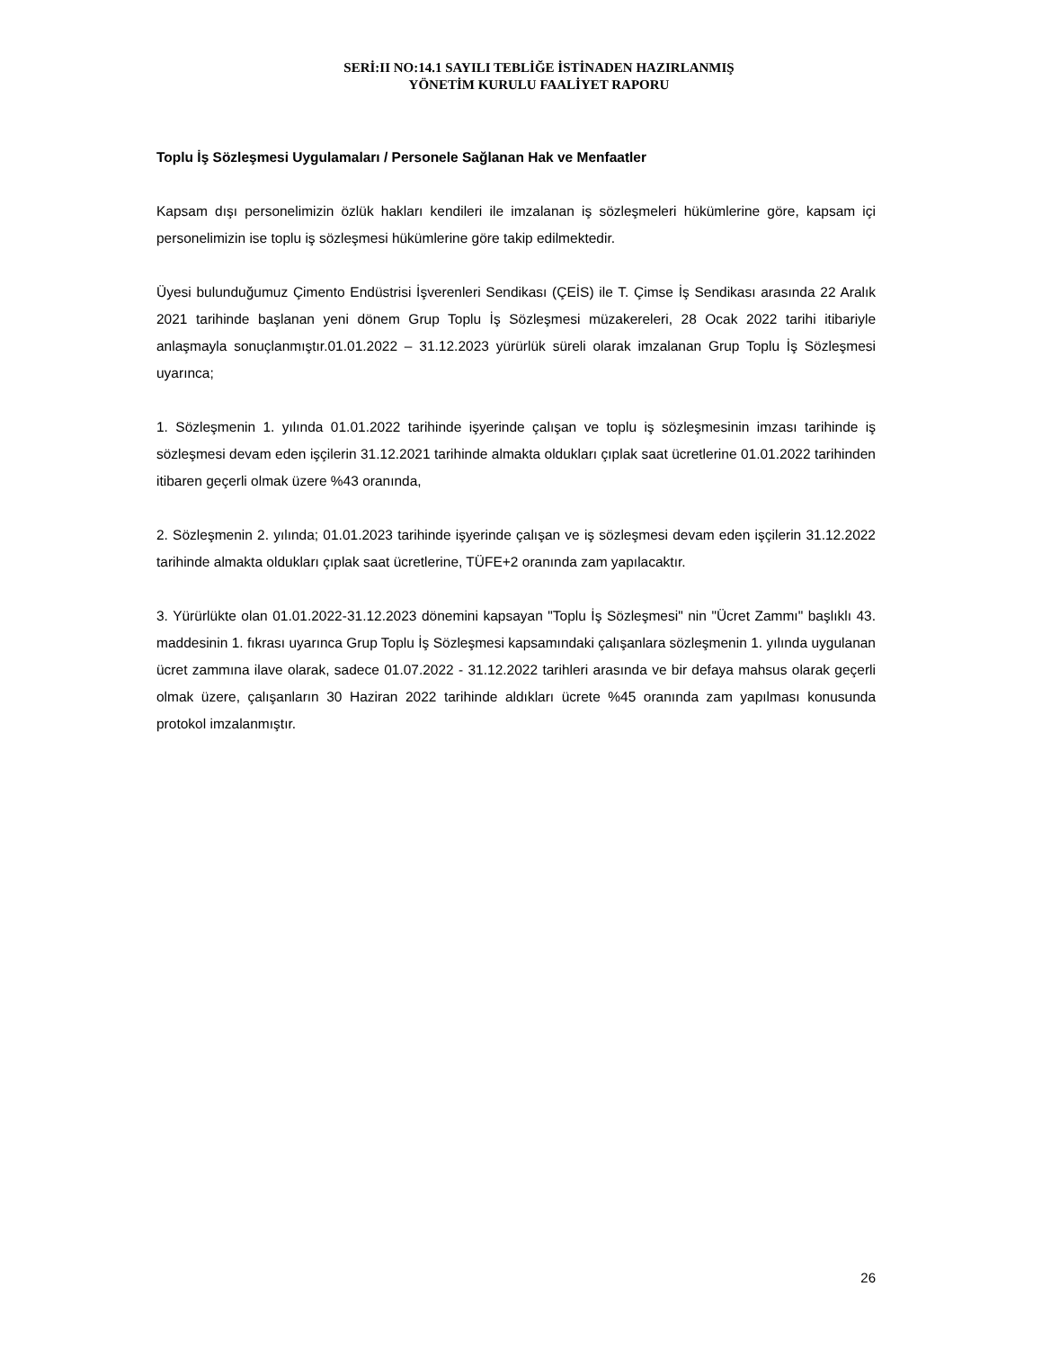SERİ:II NO:14.1 SAYILI TEBLİĞE İSTİNADEN HAZIRLANMIŞ
YÖNETİM KURULU FAALİYET RAPORU
Toplu İş Sözleşmesi Uygulamaları / Personele Sağlanan Hak ve Menfaatler
Kapsam dışı personelimizin özlük hakları kendileri ile imzalanan iş sözleşmeleri hükümlerine göre, kapsam içi personelimizin ise toplu iş sözleşmesi hükümlerine göre takip edilmektedir.
Üyesi bulunduğumuz Çimento Endüstrisi İşverenleri Sendikası (ÇEİS) ile T. Çimse İş Sendikası arasında 22 Aralık 2021 tarihinde başlanan yeni dönem Grup Toplu İş Sözleşmesi müzakereleri, 28 Ocak 2022 tarihi itibariyle anlaşmayla sonuçlanmıştır.01.01.2022 – 31.12.2023 yürürlük süreli olarak imzalanan Grup Toplu İş Sözleşmesi uyarınca;
1. Sözleşmenin 1. yılında 01.01.2022 tarihinde işyerinde çalışan ve toplu iş sözleşmesinin imzası tarihinde iş sözleşmesi devam eden işçilerin 31.12.2021 tarihinde almakta oldukları çıplak saat ücretlerine 01.01.2022 tarihinden itibaren geçerli olmak üzere %43 oranında,
2. Sözleşmenin 2. yılında; 01.01.2023 tarihinde işyerinde çalışan ve iş sözleşmesi devam eden işçilerin 31.12.2022 tarihinde almakta oldukları çıplak saat ücretlerine, TÜFE+2 oranında zam yapılacaktır.
3. Yürürlükte olan 01.01.2022-31.12.2023 dönemini kapsayan "Toplu İş Sözleşmesi" nin "Ücret Zammı" başlıklı 43. maddesinin 1. fıkrası uyarınca Grup Toplu İş Sözleşmesi kapsamındaki çalışanlara sözleşmenin 1. yılında uygulanan ücret zammına ilave olarak, sadece 01.07.2022 - 31.12.2022 tarihleri arasında ve bir defaya mahsus olarak geçerli olmak üzere, çalışanların 30 Haziran 2022 tarihinde aldıkları ücrete %45 oranında zam yapılması konusunda protokol imzalanmıştır.
26